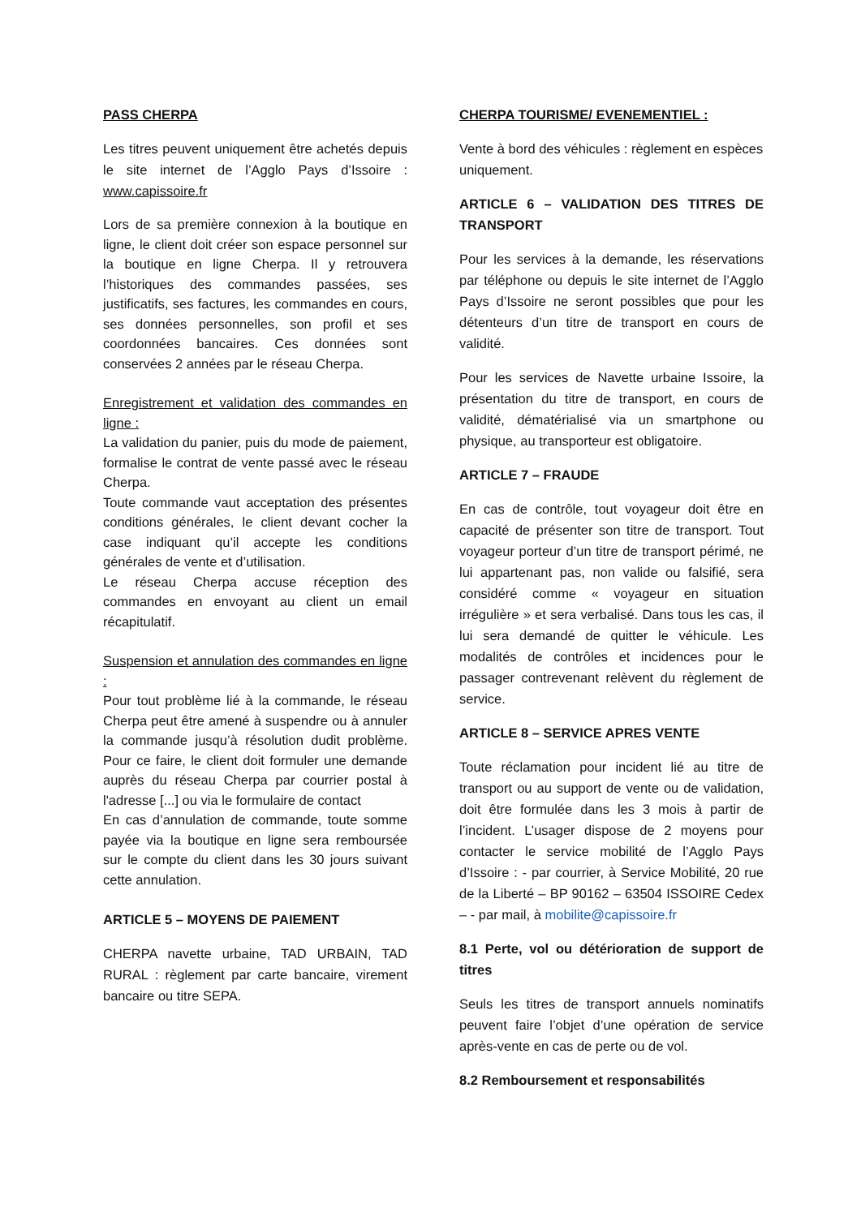PASS CHERPA
Les titres peuvent uniquement être achetés depuis le site internet de l’Agglo Pays d’Issoire : www.capissoire.fr
Lors de sa première connexion à la boutique en ligne, le client doit créer son espace personnel sur la boutique en ligne Cherpa. Il y retrouvera l’historiques des commandes passées, ses justificatifs, ses factures, les commandes en cours, ses données personnelles, son profil et ses coordonnées bancaires. Ces données sont conservées 2 années par le réseau Cherpa.
Enregistrement et validation des commandes en ligne :
La validation du panier, puis du mode de paiement, formalise le contrat de vente passé avec le réseau Cherpa.
Toute commande vaut acceptation des présentes conditions générales, le client devant cocher la case indiquant qu’il accepte les conditions générales de vente et d’utilisation.
Le réseau Cherpa accuse réception des commandes en envoyant au client un email récapitulatif.
Suspension et annulation des commandes en ligne :
Pour tout problème lié à la commande, le réseau Cherpa peut être amené à suspendre ou à annuler la commande jusqu’à résolution dudit problème. Pour ce faire, le client doit formuler une demande auprès du réseau Cherpa par courrier postal à l'adresse [...] ou via le formulaire de contact
En cas d’annulation de commande, toute somme payée via la boutique en ligne sera remboursée sur le compte du client dans les 30 jours suivant cette annulation.
ARTICLE 5 – MOYENS DE PAIEMENT
CHERPA navette urbaine, TAD URBAIN, TAD RURAL : règlement par carte bancaire, virement bancaire ou titre SEPA.
CHERPA TOURISME/ EVENEMENTIEL :
Vente à bord des véhicules : règlement en espèces uniquement.
ARTICLE 6 – VALIDATION DES TITRES DE TRANSPORT
Pour les services à la demande, les réservations par téléphone ou depuis le site internet de l’Agglo Pays d’Issoire ne seront possibles que pour les détenteurs d’un titre de transport en cours de validité.
Pour les services de Navette urbaine Issoire, la présentation du titre de transport, en cours de validité, dématérialisé via un smartphone ou physique, au transporteur est obligatoire.
ARTICLE 7 – FRAUDE
En cas de contrôle, tout voyageur doit être en capacité de présenter son titre de transport. Tout voyageur porteur d’un titre de transport périmé, ne lui appartenant pas, non valide ou falsifié, sera considéré comme « voyageur en situation irrégulière » et sera verbalisé. Dans tous les cas, il lui sera demandé de quitter le véhicule. Les modalités de contrôles et incidences pour le passager contrevenant relèvent du règlement de service.
ARTICLE 8 – SERVICE APRES VENTE
Toute réclamation pour incident lié au titre de transport ou au support de vente ou de validation, doit être formulée dans les 3 mois à partir de l’incident. L’usager dispose de 2 moyens pour contacter le service mobilité de l’Agglo Pays d’Issoire : - par courrier, à Service Mobilité, 20 rue de la Liberté – BP 90162 – 63504 ISSOIRE Cedex – - par mail, à mobilite@capissoire.fr
8.1 Perte, vol ou détérioration de support de titres
Seuls les titres de transport annuels nominatifs peuvent faire l’objet d’une opération de service après-vente en cas de perte ou de vol.
8.2 Remboursement et responsabilités